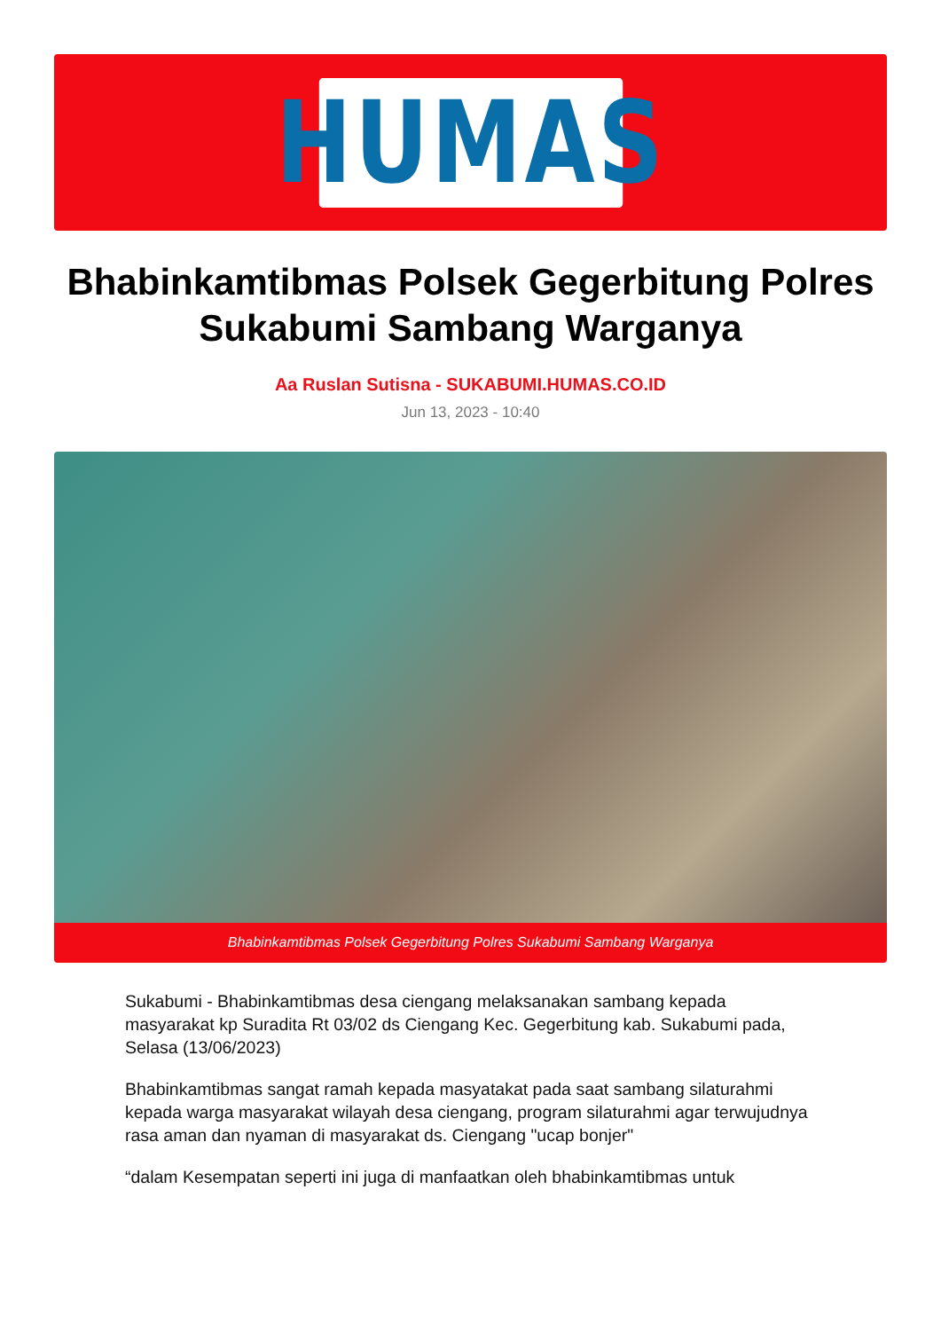HUMAS
Bhabinkamtibmas Polsek Gegerbitung Polres Sukabumi Sambang Warganya
Aa Ruslan Sutisna - SUKABUMI.HUMAS.CO.ID
Jun 13, 2023 - 10:40
Bhabinkamtibmas Polsek Gegerbitung Polres Sukabumi Sambang Warganya
Sukabumi - Bhabinkamtibmas desa ciengang melaksanakan sambang kepada masyarakat kp Suradita Rt 03/02 ds Ciengang Kec. Gegerbitung kab. Sukabumi pada, Selasa (13/06/2023)
Bhabinkamtibmas sangat ramah kepada masyatakat pada saat sambang silaturahmi kepada warga masyarakat wilayah desa ciengang, program silaturahmi agar terwujudnya rasa aman dan nyaman di masyarakat ds. Ciengang "ucap bonjer"
“dalam Kesempatan seperti ini juga di manfaatkan oleh bhabinkamtibmas untuk